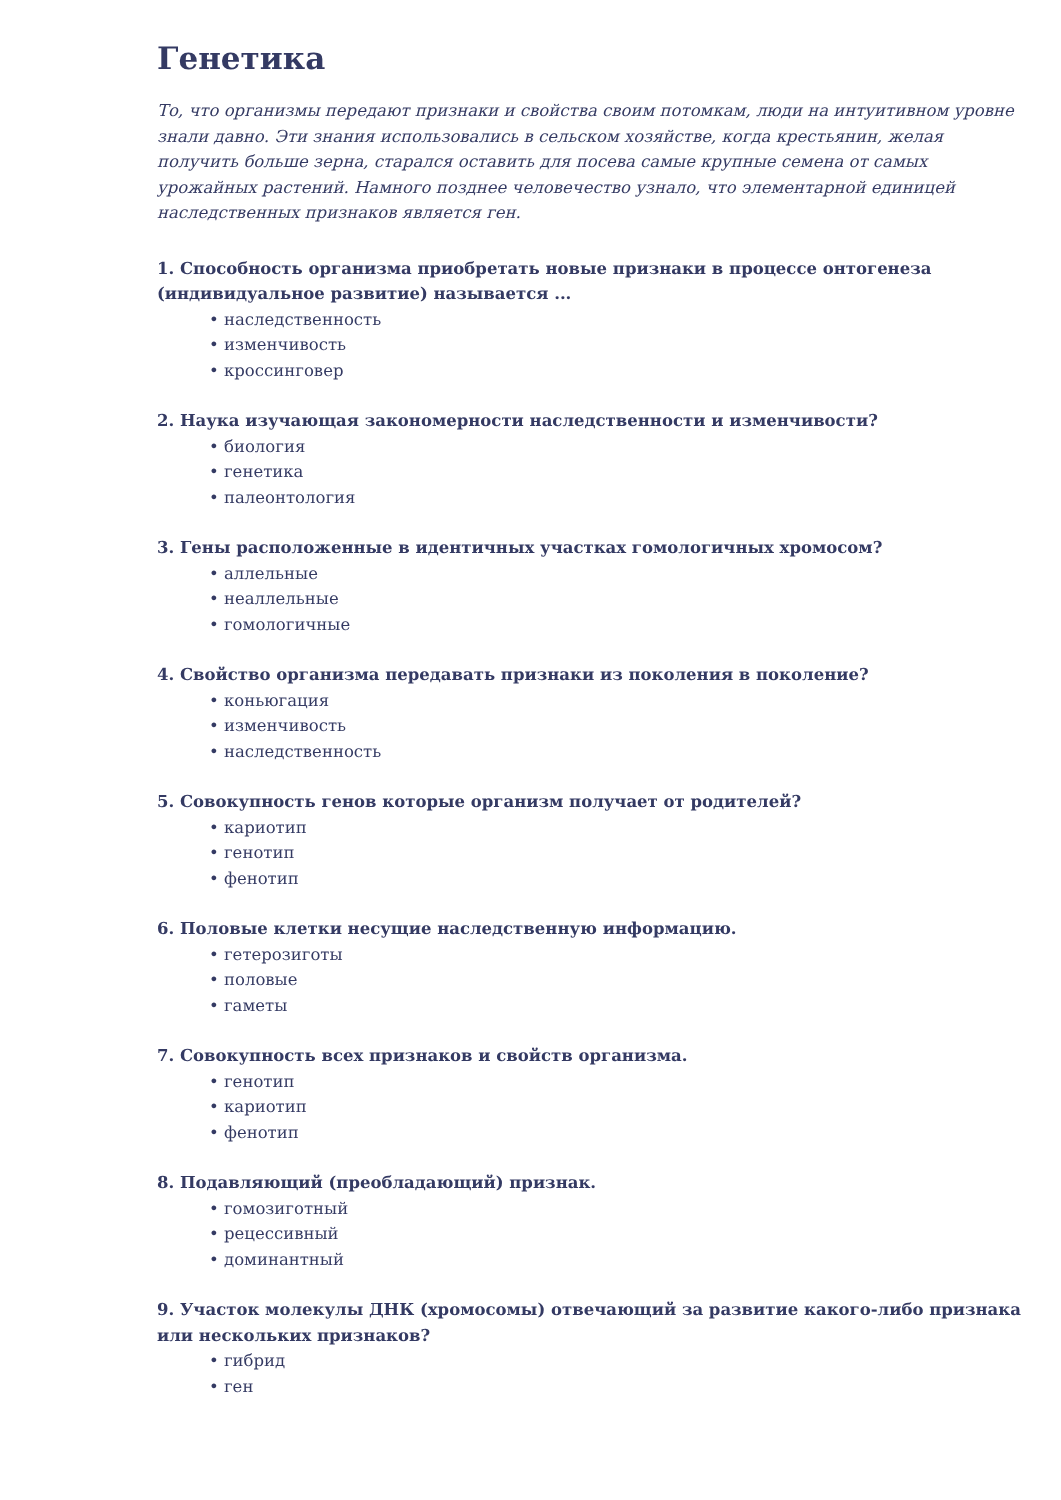Генетика
То, что организмы передают признаки и свойства своим потомкам, люди на интуитивном уровне знали давно. Эти знания использовались в сельском хозяйстве, когда крестьянин, желая получить больше зерна, старался оставить для посева самые крупные семена от самых урожайных растений. Намного позднее человечество узнало, что элементарной единицей наследственных признаков является ген.
1. Способность организма приобретать новые признаки в процессе онтогенеза (индивидуальное развитие) называется ...
• наследственность
• изменчивость
• кроссинговер
2. Наука изучающая закономерности наследственности и изменчивости?
• биология
• генетика
• палеонтология
3. Гены расположенные в идентичных участках гомологичных хромосом?
• аллельные
• неаллельные
• гомологичные
4. Свойство организма передавать признаки из поколения в поколение?
• коньюгация
• изменчивость
• наследственность
5. Совокупность генов которые организм получает от родителей?
• кариотип
• генотип
• фенотип
6. Половые клетки несущие наследственную информацию.
• гетерозиготы
• половые
• гаметы
7. Совокупность всех признаков и свойств организма.
• генотип
• кариотип
• фенотип
8. Подавляющий (преобладающий) признак.
• гомозиготный
• рецессивный
• доминантный
9. Участок молекулы ДНК (хромосомы) отвечающий за развитие какого-либо признака или нескольких признаков?
• гибрид
• ген